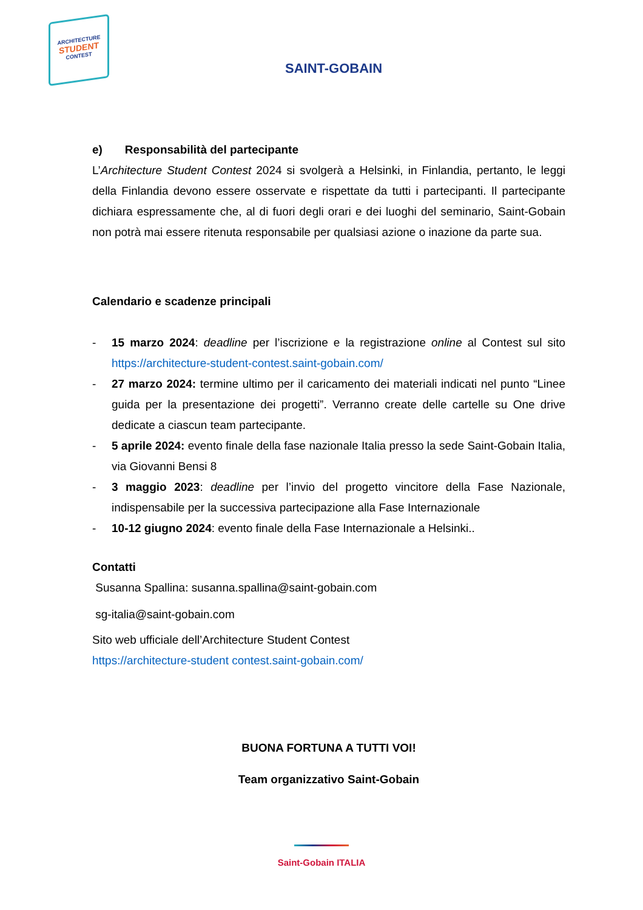ARCHITECTURE
STUDENT
CONTEST
SAINT-GOBAIN
e) Responsabilità del partecipante
L’Architecture Student Contest 2024 si svolgerà a Helsinki, in Finlandia, pertanto, le leggi della Finlandia devono essere osservate e rispettate da tutti i partecipanti. Il partecipante dichiara espressamente che, al di fuori degli orari e dei luoghi del seminario, Saint-Gobain non potrà mai essere ritenuta responsabile per qualsiasi azione o inazione da parte sua.
Calendario e scadenze principali
- 15 marzo 2024: deadline per l’iscrizione e la registrazione online al Contest sul sito https://architecture-student-contest.saint-gobain.com/
- 27 marzo 2024: termine ultimo per il caricamento dei materiali indicati nel punto “Linee guida per la presentazione dei progetti”. Verranno create delle cartelle su One drive dedicate a ciascun team partecipante.
- 5 aprile 2024: evento finale della fase nazionale Italia presso la sede Saint-Gobain Italia, via Giovanni Bensi 8
- 3 maggio 2023: deadline per l’invio del progetto vincitore della Fase Nazionale, indispensabile per la successiva partecipazione alla Fase Internazionale
- 10-12 giugno 2024: evento finale della Fase Internazionale a Helsinki..
Contatti
Susanna Spallina: susanna.spallina@saint-gobain.com
sg-italia@saint-gobain.com
Sito web ufficiale dell’Architecture Student Contest
https://architecture-student contest.saint-gobain.com/
BUONA FORTUNA A TUTTI VOI!
Team organizzativo Saint-Gobain
Saint-Gobain ITALIA